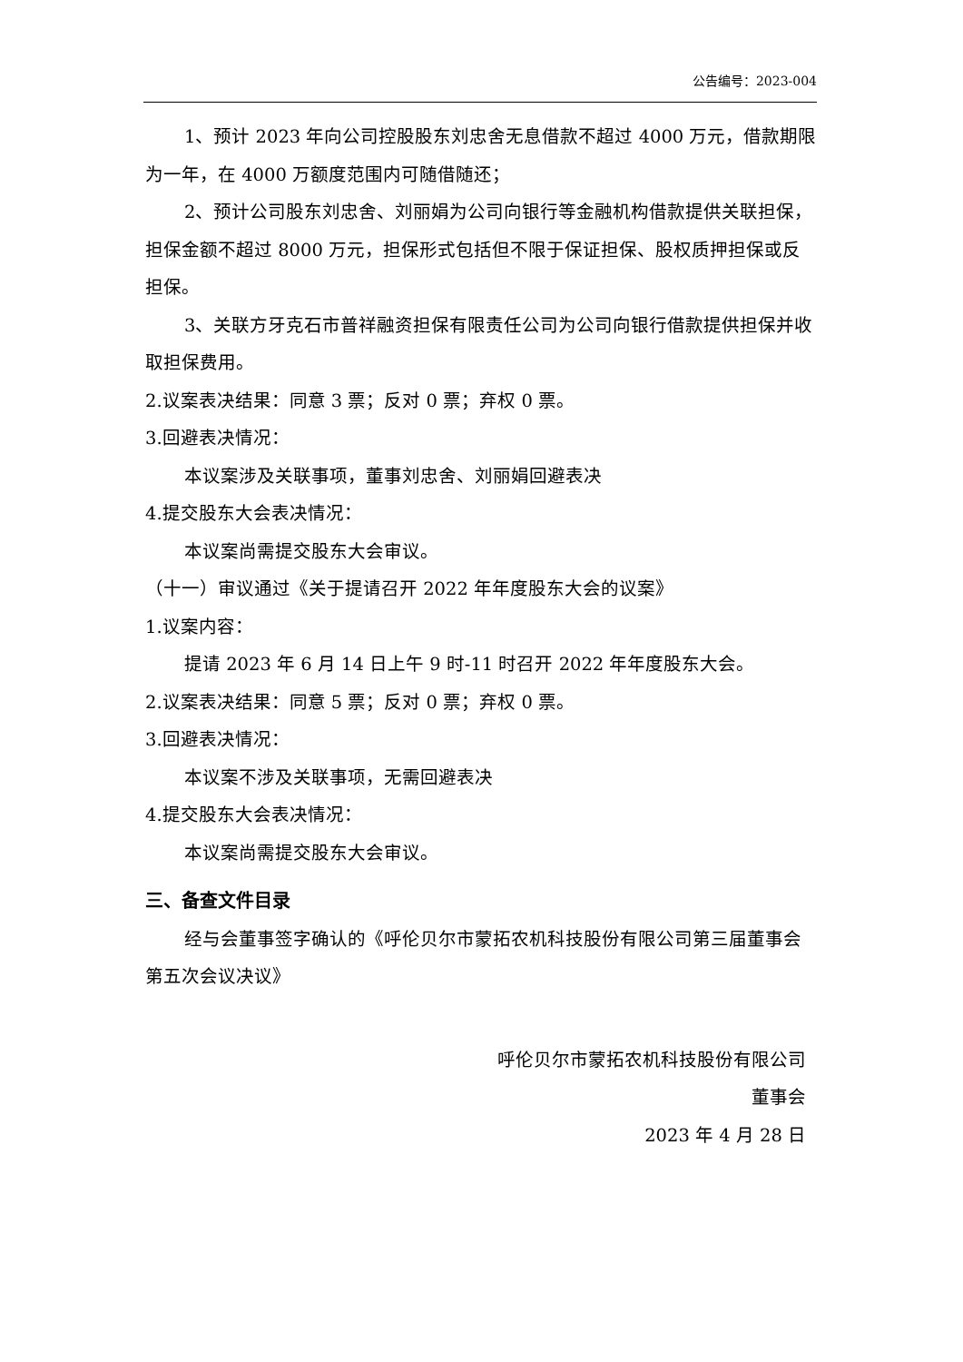公告编号：2023-004
1、预计 2023 年向公司控股股东刘忠舍无息借款不超过 4000 万元，借款期限为一年，在 4000 万额度范围内可随借随还；
2、预计公司股东刘忠舍、刘丽娟为公司向银行等金融机构借款提供关联担保，担保金额不超过 8000 万元，担保形式包括但不限于保证担保、股权质押担保或反担保。
3、关联方牙克石市普祥融资担保有限责任公司为公司向银行借款提供担保并收取担保费用。
2.议案表决结果：同意 3 票；反对 0 票；弃权 0 票。
3.回避表决情况：
本议案涉及关联事项，董事刘忠舍、刘丽娟回避表决
4.提交股东大会表决情况：
本议案尚需提交股东大会审议。
（十一）审议通过《关于提请召开 2022 年年度股东大会的议案》
1.议案内容：
提请 2023 年 6 月 14 日上午 9 时-11 时召开 2022 年年度股东大会。
2.议案表决结果：同意 5 票；反对 0 票；弃权 0 票。
3.回避表决情况：
本议案不涉及关联事项，无需回避表决
4.提交股东大会表决情况：
本议案尚需提交股东大会审议。
三、备查文件目录
经与会董事签字确认的《呼伦贝尔市蒙拓农机科技股份有限公司第三届董事会第五次会议决议》
呼伦贝尔市蒙拓农机科技股份有限公司
董事会
2023 年 4 月 28 日